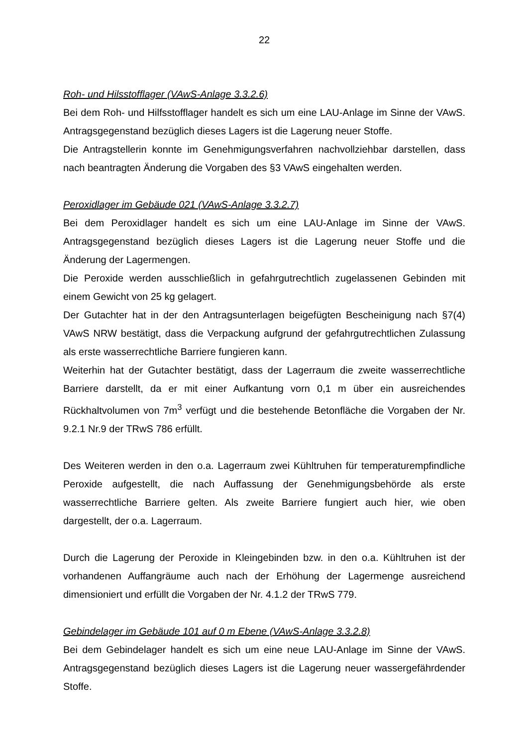22
Roh- und Hilsstofflager (VAwS-Anlage 3.3.2.6)
Bei dem Roh- und Hilfsstofflager handelt es sich um eine LAU-Anlage im Sinne der VAwS. Antragsgegenstand bezüglich dieses Lagers ist die Lagerung neuer Stoffe.
Die Antragstellerin konnte im Genehmigungsverfahren nachvollziehbar darstellen, dass nach beantragten Änderung die Vorgaben des §3 VAwS eingehalten werden.
Peroxidlager im Gebäude 021 (VAwS-Anlage 3.3.2.7)
Bei dem Peroxidlager handelt es sich um eine LAU-Anlage im Sinne der VAwS. Antragsgegenstand bezüglich dieses Lagers ist die Lagerung neuer Stoffe und die Änderung der Lagermengen.
Die Peroxide werden ausschließlich in gefahrgutrechtlich zugelassenen Gebinden mit einem Gewicht von 25 kg gelagert.
Der Gutachter hat in der den Antragsunterlagen beigefügten Bescheinigung nach §7(4) VAwS NRW bestätigt, dass die Verpackung aufgrund der gefahrgutrechtlichen Zulassung als erste wasserrechtliche Barriere fungieren kann.
Weiterhin hat der Gutachter bestätigt, dass der Lagerraum die zweite wasserrechtliche Barriere darstellt, da er mit einer Aufkantung vorn 0,1 m über ein ausreichendes Rückhaltvolumen von 7m<sup>3</sup> verfügt und die bestehende Betonfläche die Vorgaben der Nr. 9.2.1 Nr.9 der TRwS 786 erfüllt.
Des Weiteren werden in den o.a. Lagerraum zwei Kühltruhen für temperaturempfindliche Peroxide aufgestellt, die nach Auffassung der Genehmigungsbehörde als erste wasserrechtliche Barriere gelten. Als zweite Barriere fungiert auch hier, wie oben dargestellt, der o.a. Lagerraum.
Durch die Lagerung der Peroxide in Kleingebinden bzw. in den o.a. Kühltruhen ist der vorhandenen Auffangräume auch nach der Erhöhung der Lagermenge ausreichend dimensioniert und erfüllt die Vorgaben der Nr. 4.1.2 der TRwS 779.
Gebindelager im Gebäude 101 auf 0 m Ebene (VAwS-Anlage 3.3.2.8)
Bei dem Gebindelager handelt es sich um eine neue LAU-Anlage im Sinne der VAwS. Antragsgegenstand bezüglich dieses Lagers ist die Lagerung neuer wassergefährdender Stoffe.